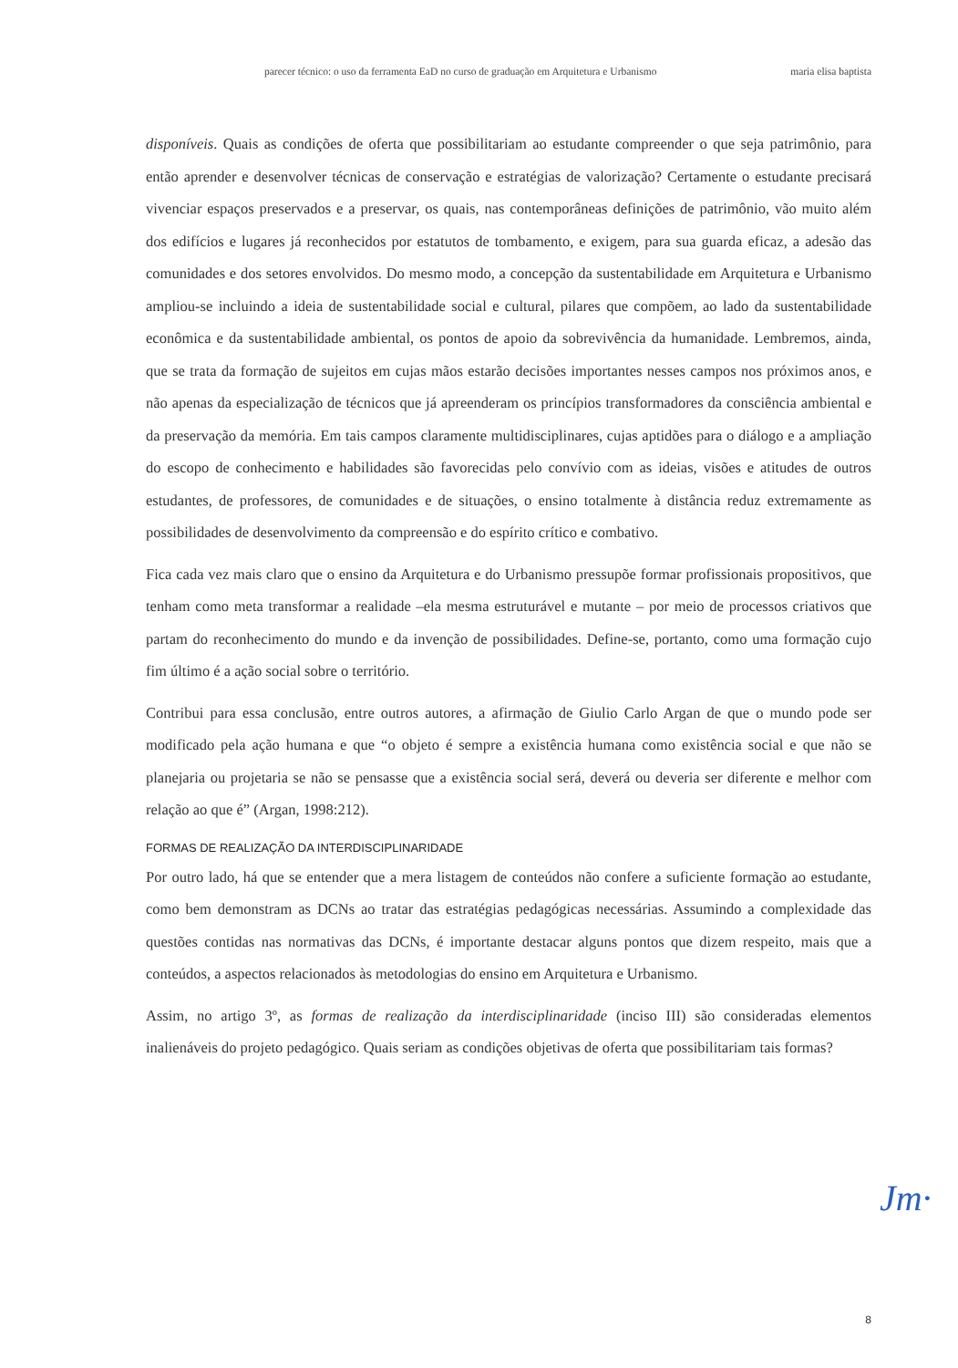parecer técnico: o uso da ferramenta EaD no curso de graduação em Arquitetura e Urbanismo maria elisa baptista
disponíveis. Quais as condições de oferta que possibilitariam ao estudante compreender o que seja patrimônio, para então aprender e desenvolver técnicas de conservação e estratégias de valorização? Certamente o estudante precisará vivenciar espaços preservados e a preservar, os quais, nas contemporâneas definições de patrimônio, vão muito além dos edifícios e lugares já reconhecidos por estatutos de tombamento, e exigem, para sua guarda eficaz, a adesão das comunidades e dos setores envolvidos. Do mesmo modo, a concepção da sustentabilidade em Arquitetura e Urbanismo ampliou-se incluindo a ideia de sustentabilidade social e cultural, pilares que compõem, ao lado da sustentabilidade econômica e da sustentabilidade ambiental, os pontos de apoio da sobrevivência da humanidade. Lembremos, ainda, que se trata da formação de sujeitos em cujas mãos estarão decisões importantes nesses campos nos próximos anos, e não apenas da especialização de técnicos que já apreenderam os princípios transformadores da consciência ambiental e da preservação da memória. Em tais campos claramente multidisciplinares, cujas aptidões para o diálogo e a ampliação do escopo de conhecimento e habilidades são favorecidas pelo convívio com as ideias, visões e atitudes de outros estudantes, de professores, de comunidades e de situações, o ensino totalmente à distância reduz extremamente as possibilidades de desenvolvimento da compreensão e do espírito crítico e combativo.
Fica cada vez mais claro que o ensino da Arquitetura e do Urbanismo pressupõe formar profissionais propositivos, que tenham como meta transformar a realidade –ela mesma estruturável e mutante – por meio de processos criativos que partam do reconhecimento do mundo e da invenção de possibilidades. Define-se, portanto, como uma formação cujo fim último é a ação social sobre o território.
Contribui para essa conclusão, entre outros autores, a afirmação de Giulio Carlo Argan de que o mundo pode ser modificado pela ação humana e que “o objeto é sempre a existência humana como existência social e que não se planejaria ou projetaria se não se pensasse que a existência social será, deverá ou deveria ser diferente e melhor com relação ao que é” (Argan, 1998:212).
FORMAS DE REALIZAÇÃO DA INTERDISCIPLINARIDADE
Por outro lado, há que se entender que a mera listagem de conteúdos não confere a suficiente formação ao estudante, como bem demonstram as DCNs ao tratar das estratégias pedagógicas necessárias. Assumindo a complexidade das questões contidas nas normativas das DCNs, é importante destacar alguns pontos que dizem respeito, mais que a conteúdos, a aspectos relacionados às metodologias do ensino em Arquitetura e Urbanismo.
Assim, no artigo 3º, as formas de realização da interdisciplinaridade (inciso III) são consideradas elementos inalienáveis do projeto pedagógico. Quais seriam as condições objetivas de oferta que possibilitariam tais formas?
Jm·
8